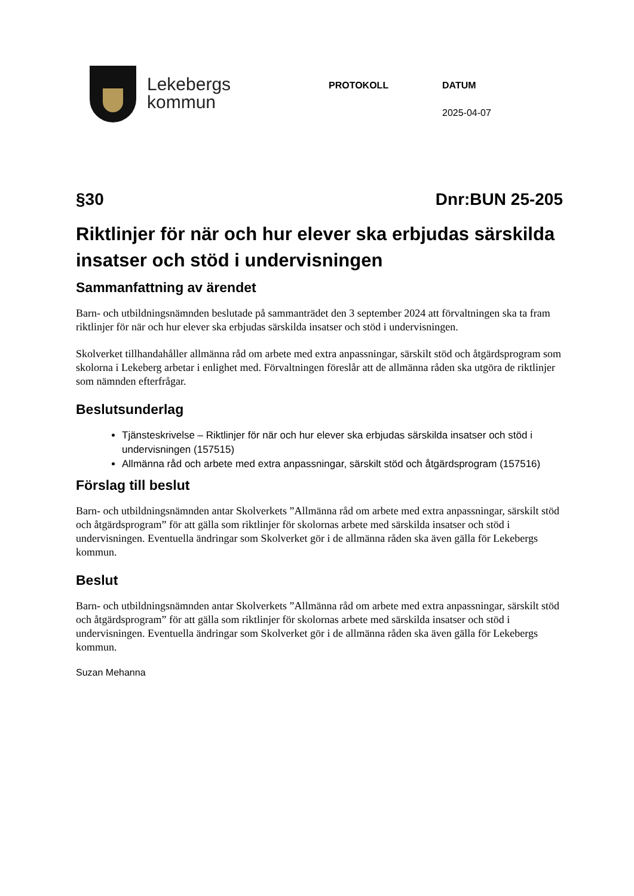Lekebergs
kommun
PROTOKOLL DATUM
2025-04-07
§30 Dnr:BUN 25-205
Riktlinjer för när och hur elever ska erbjudas särskilda insatser och stöd i undervisningen
Sammanfattning av ärendet
Barn- och utbildningsnämnden beslutade på sammanträdet den 3 september 2024 att förvaltningen ska ta fram riktlinjer för när och hur elever ska erbjudas särskilda insatser och stöd i undervisningen.
Skolverket tillhandahåller allmänna råd om arbete med extra anpassningar, särskilt stöd och åtgärdsprogram som skolorna i Lekeberg arbetar i enlighet med. Förvaltningen föreslår att de allmänna råden ska utgöra de riktlinjer som nämnden efterfrågar.
Beslutsunderlag
Tjänsteskrivelse – Riktlinjer för när och hur elever ska erbjudas särskilda insatser och stöd i undervisningen (157515)
Allmänna råd och arbete med extra anpassningar, särskilt stöd och åtgärdsprogram (157516)
Förslag till beslut
Barn- och utbildningsnämnden antar Skolverkets ”Allmänna råd om arbete med extra anpassningar, särskilt stöd och åtgärdsprogram” för att gälla som riktlinjer för skolornas arbete med särskilda insatser och stöd i undervisningen. Eventuella ändringar som Skolverket gör i de allmänna råden ska även gälla för Lekebergs kommun.
Beslut
Barn- och utbildningsnämnden antar Skolverkets ”Allmänna råd om arbete med extra anpassningar, särskilt stöd och åtgärdsprogram” för att gälla som riktlinjer för skolornas arbete med särskilda insatser och stöd i undervisningen. Eventuella ändringar som Skolverket gör i de allmänna råden ska även gälla för Lekebergs kommun.
Suzan Mehanna